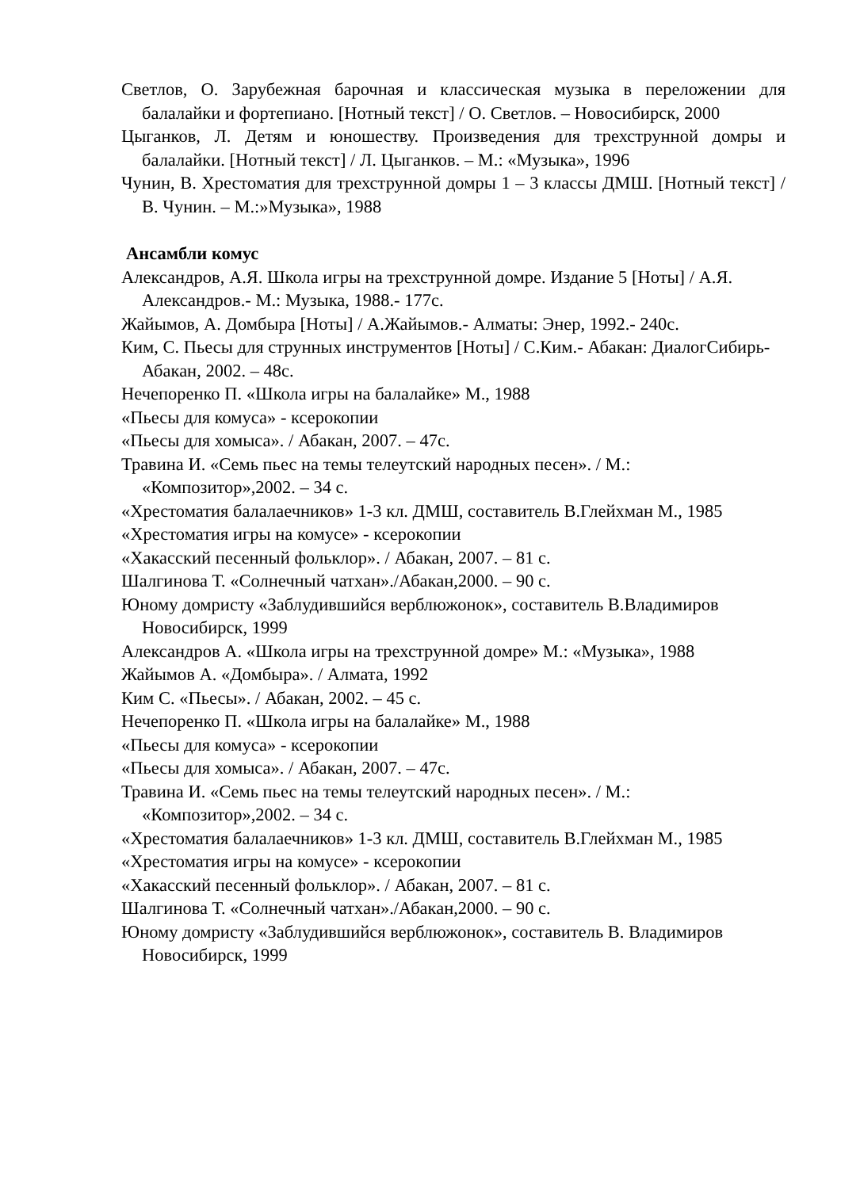Светлов, О. Зарубежная барочная и классическая музыка в переложении для балалайки и фортепиано. [Нотный текст] / О. Светлов. – Новосибирск, 2000
Цыганков, Л. Детям и юношеству. Произведения для трехструнной домры и балалайки. [Нотный текст] / Л. Цыганков. – М.: «Музыка», 1996
Чунин, В. Хрестоматия для трехструнной домры 1 – 3 классы ДМШ. [Нотный текст] / В. Чунин. – М.:»Музыка», 1988
Ансамбли комус
Александров, А.Я. Школа игры на трехструнной домре. Издание 5 [Ноты] / А.Я. Александров.- М.: Музыка, 1988.- 177с.
Жайымов, А. Домбыра [Ноты] / А.Жайымов.- Алматы: Энер, 1992.- 240с.
Ким, С. Пьесы для струнных инструментов [Ноты] / С.Ким.- Абакан: ДиалогСибирь-Абакан, 2002. – 48с.
Нечепоренко П. «Школа игры на балалайке» М., 1988
«Пьесы для комуса» - ксерокопии
«Пьесы для хомыса». / Абакан, 2007. – 47с.
Травина И. «Семь пьес на темы телеутский народных песен». / М.: «Композитор»,2002. – 34 с.
«Хрестоматия балалаечников» 1-3 кл. ДМШ, составитель В.Глейхман М., 1985
«Хрестоматия игры на комусе» - ксерокопии
«Хакасский песенный фольклор». / Абакан, 2007. – 81 с.
Шалгинова Т. «Солнечный чатхан»./Абакан,2000. – 90 с.
Юному домристу «Заблудившийся верблюжонок», составитель В.Владимиров Новосибирск, 1999
Александров А. «Школа игры на трехструнной домре» М.: «Музыка», 1988
Жайымов А. «Домбыра». / Алмата, 1992
Ким С. «Пьесы». / Абакан, 2002. – 45 с.
Нечепоренко П. «Школа игры на балалайке» М., 1988
«Пьесы для комуса» - ксерокопии
«Пьесы для хомыса». / Абакан, 2007. – 47с.
Травина И. «Семь пьес на темы телеутский народных песен». / М.: «Композитор»,2002. – 34 с.
«Хрестоматия балалаечников» 1-3 кл. ДМШ, составитель В.Глейхман М., 1985
«Хрестоматия игры на комусе» - ксерокопии
«Хакасский песенный фольклор». / Абакан, 2007. – 81 с.
Шалгинова Т. «Солнечный чатхан»./Абакан,2000. – 90 с.
Юному домристу «Заблудившийся верблюжонок», составитель В. Владимиров Новосибирск, 1999